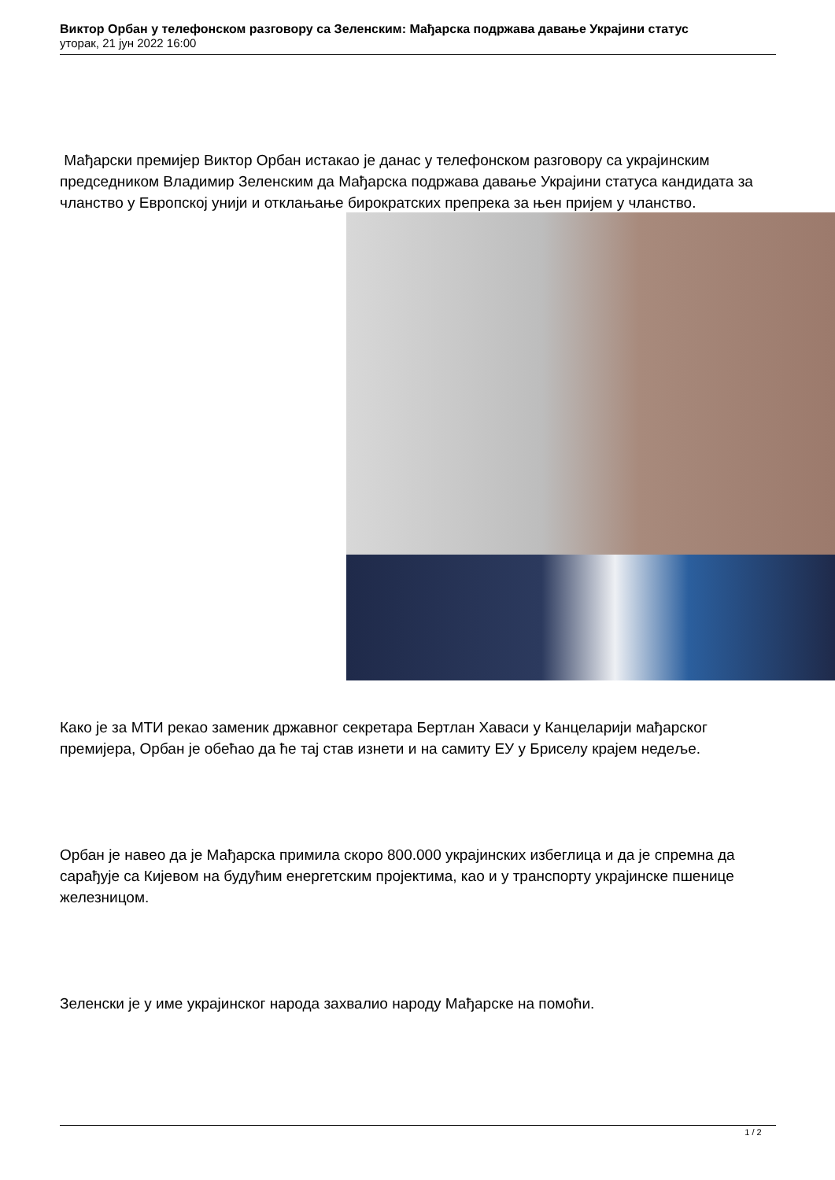Виктор Орбан у телефонском разговору са Зеленским: Мађарска подржава давање Украјини статус
уторак, 21 јун 2022 16:00
Мађарски премијер Виктор Орбан истакао је данас у телефонском разговору са украјинским председником Владимир Зеленским да Мађарска подржава давање Украјини статуса кандидата за чланство у Европској унији и отклањање бирократских препрека за њен пријем у чланство.
Како је за МТИ рекао заменик државног секретара Бертлан Хаваси у Канцеларији мађарског премијера, Орбан је обећао да ће тај став изнети и на самиту ЕУ у Бриселу крајем недеље.
Орбан је навео да је Мађарска примила скоро 800.000 украјинских избеглица и да је спремна да сарађује са Кијевом на будућим енергетским пројектима, као и у транспорту украјинске пшенице железницом.
Зеленски је у име украјинског народа захвалио народу Мађарске на помоћи.
1 / 2